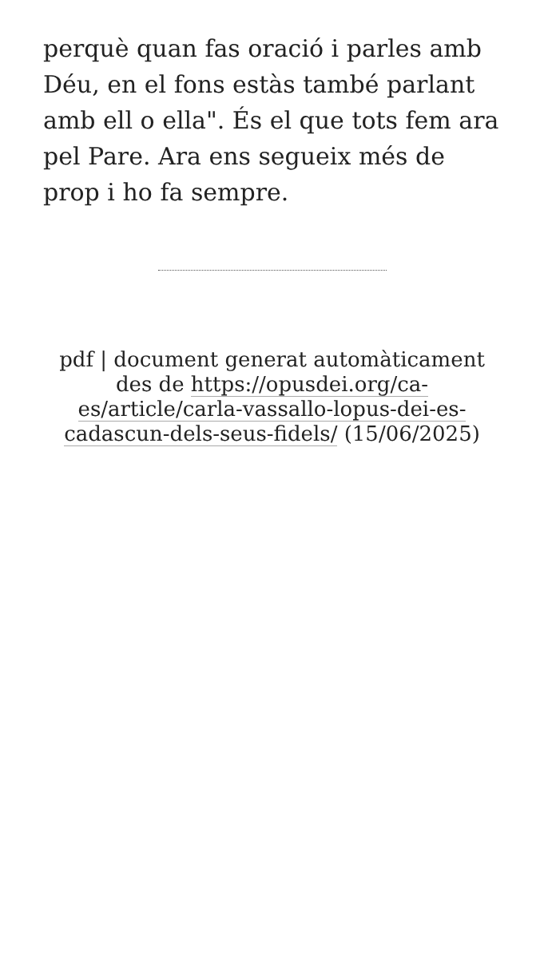perquè quan fas oració i parles amb Déu, en el fons estàs també parlant amb ell o ella". És el que tots fem ara pel Pare. Ara ens segueix més de prop i ho fa sempre.
pdf | document generat automàticament des de https://opusdei.org/ca-es/article/carla-vassallo-lopus-dei-es-cadascun-dels-seus-fidels/ (15/06/2025)